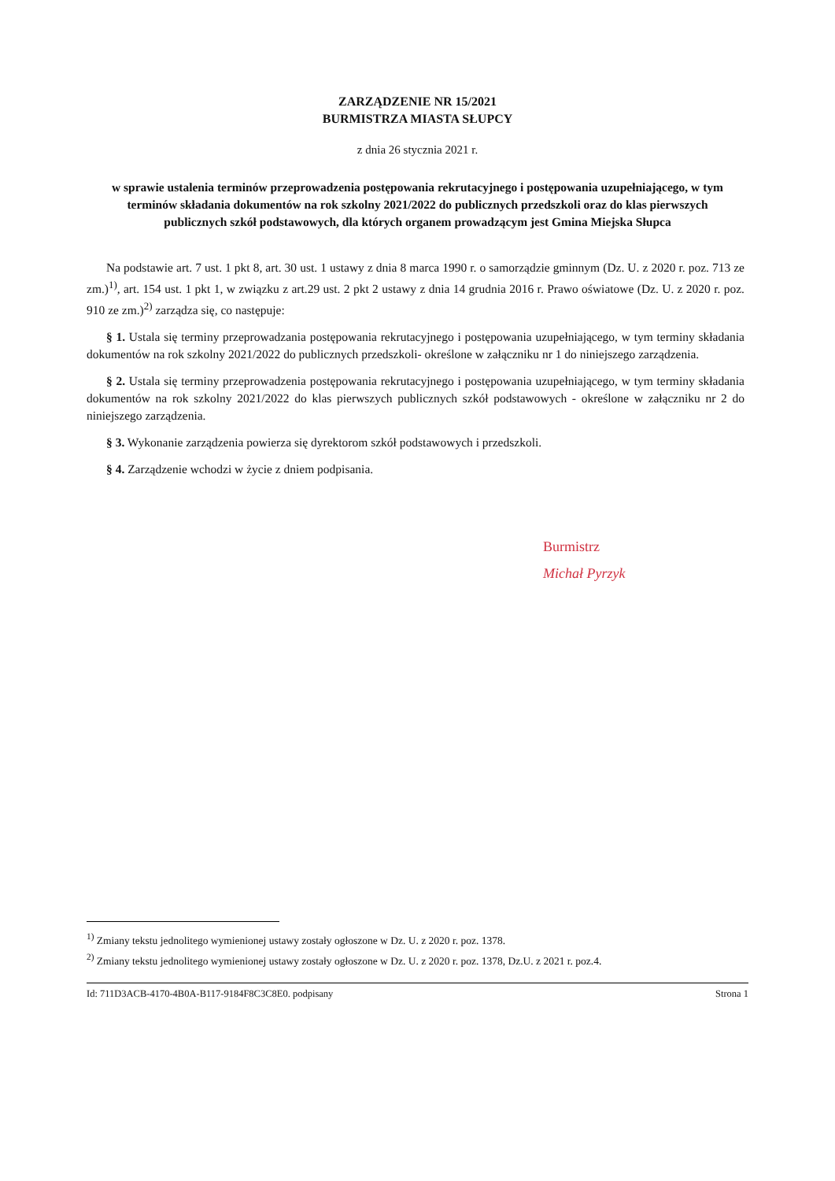ZARZĄDZENIE NR 15/2021
BURMISTRZA MIASTA SŁUPCY
z dnia 26 stycznia 2021 r.
w sprawie ustalenia terminów przeprowadzenia postępowania rekrutacyjnego i postępowania uzupełniającego, w tym terminów składania dokumentów na rok szkolny 2021/2022 do publicznych przedszkoli oraz do klas pierwszych publicznych szkół podstawowych, dla których organem prowadzącym jest Gmina Miejska Słupca
Na podstawie art. 7 ust. 1 pkt 8, art. 30 ust. 1 ustawy z dnia 8 marca 1990 r. o samorządzie gminnym (Dz. U. z 2020 r. poz. 713 ze zm.)<sup>1)</sup>, art. 154 ust. 1 pkt 1, w związku z art.29 ust. 2 pkt 2 ustawy z dnia 14 grudnia 2016 r. Prawo oświatowe (Dz. U. z 2020 r. poz. 910 ze zm.)<sup>2)</sup> zarządza się, co następuje:
§ 1. Ustala się terminy przeprowadzania postępowania rekrutacyjnego i postępowania uzupełniającego, w tym terminy składania dokumentów na rok szkolny 2021/2022 do publicznych przedszkoli- określone w załączniku nr 1 do niniejszego zarządzenia.
§ 2. Ustala się terminy przeprowadzenia postępowania rekrutacyjnego i postępowania uzupełniającego, w tym terminy składania dokumentów na rok szkolny 2021/2022 do klas pierwszych publicznych szkół podstawowych - określone w załączniku nr 2 do niniejszego zarządzenia.
§ 3. Wykonanie zarządzenia powierza się dyrektorom szkół podstawowych i przedszkoli.
§ 4. Zarządzenie wchodzi w życie z dniem podpisania.
Burmistrz
Michał Pyrzyk
<sup>1)</sup> Zmiany tekstu jednolitego wymienionej ustawy zostały ogłoszone w Dz. U. z 2020 r. poz. 1378.
<sup>2)</sup> Zmiany tekstu jednolitego wymienionej ustawy zostały ogłoszone w Dz. U. z 2020 r. poz. 1378, Dz.U. z 2021 r. poz.4.
Id: 711D3ACB-4170-4B0A-B117-9184F8C3C8E0. podpisany Strona 1